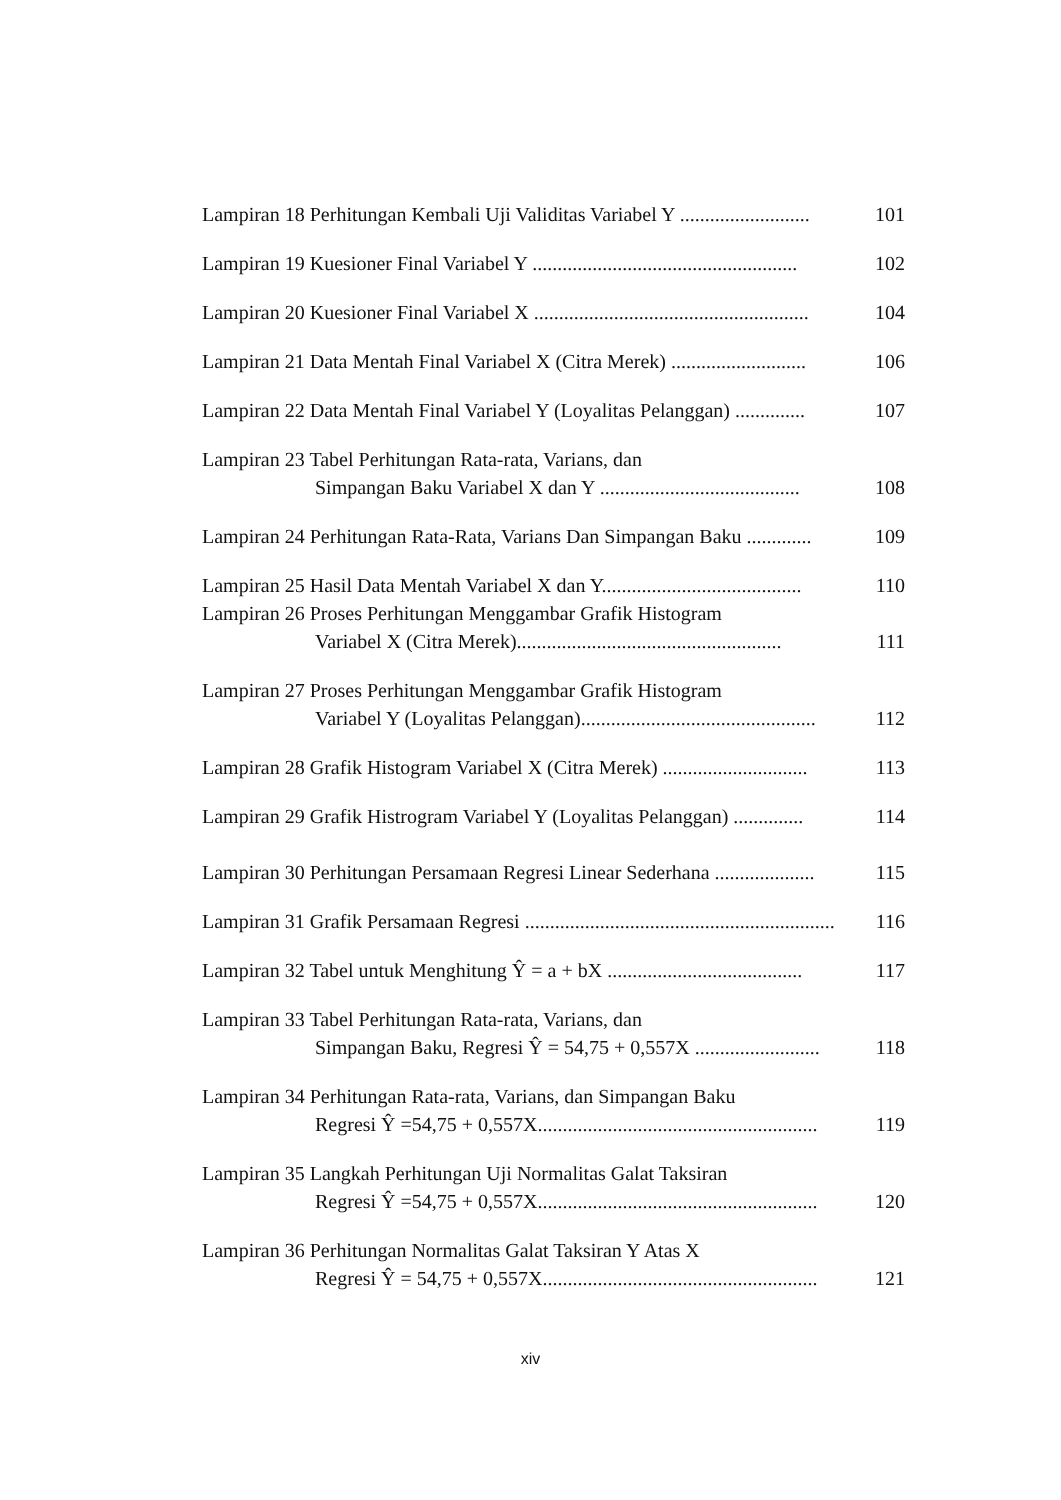Lampiran 18 Perhitungan Kembali Uji Validitas Variabel Y ..........................
101
Lampiran 19 Kuesioner Final Variabel Y .....................................................
102
Lampiran 20 Kuesioner Final Variabel X .......................................................
104
Lampiran 21 Data Mentah Final Variabel X (Citra Merek) ...........................
106
Lampiran 22 Data Mentah Final Variabel Y (Loyalitas Pelanggan) ..............
107
Lampiran 23 Tabel Perhitungan Rata-rata, Varians, dan
Simpangan Baku Variabel X dan Y ........................................
108
Lampiran 24 Perhitungan Rata-Rata, Varians Dan Simpangan Baku .............
109
Lampiran 25 Hasil Data Mentah Variabel X dan Y........................................
110
Lampiran 26 Proses Perhitungan Menggambar Grafik Histogram
Variabel X (Citra Merek).....................................................
111
Lampiran 27 Proses Perhitungan Menggambar Grafik Histogram
Variabel Y (Loyalitas Pelanggan)...............................................
112
Lampiran 28 Grafik Histogram Variabel X (Citra Merek) .............................
113
Lampiran 29 Grafik Histrogram Variabel Y (Loyalitas Pelanggan) ..............
114
Lampiran 30 Perhitungan Persamaan Regresi Linear Sederhana ....................
115
Lampiran 31 Grafik Persamaan Regresi ..............................................................
116
Lampiran 32 Tabel untuk Menghitung Ŷ = a + bX .......................................
117
Lampiran 33 Tabel Perhitungan Rata-rata, Varians, dan
Simpangan Baku, Regresi Ŷ = 54,75 + 0,557X .........................
118
Lampiran 34 Perhitungan Rata-rata, Varians, dan Simpangan Baku
Regresi Ŷ =54,75 + 0,557X........................................................
119
Lampiran 35 Langkah Perhitungan Uji Normalitas Galat Taksiran
Regresi Ŷ =54,75 + 0,557X........................................................
120
Lampiran 36 Perhitungan Normalitas Galat Taksiran Y Atas X
Regresi Ŷ = 54,75 + 0,557X.......................................................
121
xiv